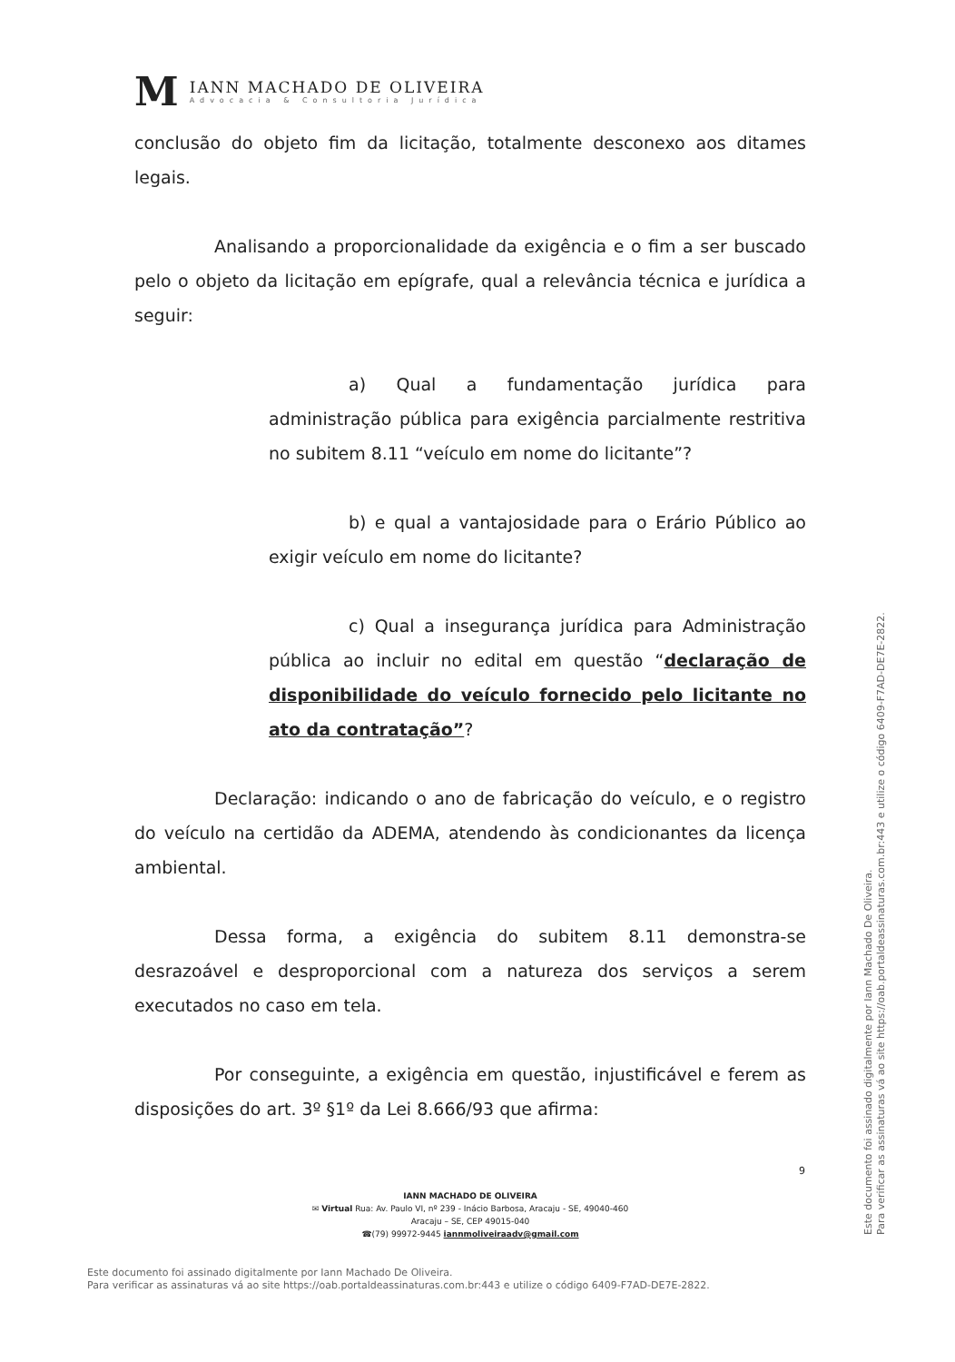M
IANN MACHADO DE OLIVEIRA
Advocacia & Consultoria Jurídica
conclusão do objeto fim da licitação, totalmente desconexo aos ditames legais.
Analisando a proporcionalidade da exigência e o fim a ser buscado pelo o objeto da licitação em epígrafe, qual a relevância técnica e jurídica a seguir:
a) Qual a fundamentação jurídica para administração pública para exigência parcialmente restritiva no subitem 8.11 “veículo em nome do licitante”?
b) e qual a vantajosidade para o Erário Público ao exigir veículo em nome do licitante?
c) Qual a insegurança jurídica para Administração pública ao incluir no edital em questão “declaração de disponibilidade do veículo fornecido pelo licitante no ato da contratação”?
Declaração: indicando o ano de fabricação do veículo, e o registro do veículo na certidão da ADEMA, atendendo às condicionantes da licença ambiental.
Dessa forma, a exigência do subitem 8.11 demonstra-se desrazoável e desproporcional com a natureza dos serviços a serem executados no caso em tela.
Por conseguinte, a exigência em questão, injustificável e ferem as disposições do art. 3º §1º da Lei 8.666/93 que afirma:
9
IANN MACHADO DE OLIVEIRA
✉ Virtual Rua: Av. Paulo VI, nº 239 - Inácio Barbosa, Aracaju - SE, 49040-460
Aracaju – SE, CEP 49015-040
☎(79) 99972-9445 iannmoliveiraadv@gmail.com
Este documento foi assinado digitalmente por Iann Machado De Oliveira.
Para verificar as assinaturas vá ao site https://oab.portaldeassinaturas.com.br:443 e utilize o código 6409-F7AD-DE7E-2822.
Este documento foi assinado digitalmente por Iann Machado De Oliveira.
Para verificar as assinaturas vá ao site https://oab.portaldeassinaturas.com.br:443 e utilize o código 6409-F7AD-DE7E-2822.